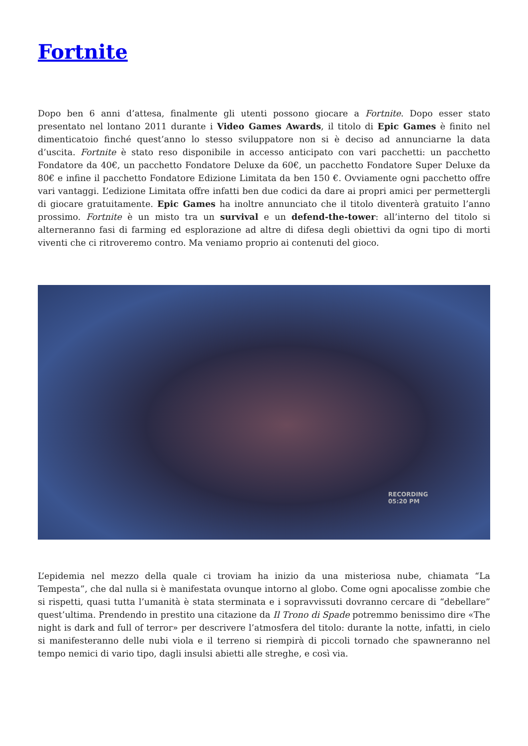Fortnite
Dopo ben 6 anni d’attesa, finalmente gli utenti possono giocare a Fortnite. Dopo esser stato presentato nel lontano 2011 durante i Video Games Awards, il titolo di Epic Games è finito nel dimenticatoio finché quest’anno lo stesso sviluppatore non si è deciso ad annunciarne la data d’uscita. Fortnite è stato reso disponibile in accesso anticipato con vari pacchetti: un pacchetto Fondatore da 40€, un pacchetto Fondatore Deluxe da 60€, un pacchetto Fondatore Super Deluxe da 80€ e infine il pacchetto Fondatore Edizione Limitata da ben 150 €. Ovviamente ogni pacchetto offre vari vantaggi. L’edizione Limitata offre infatti ben due codici da dare ai propri amici per permettergli di giocare gratuitamente. Epic Games ha inoltre annunciato che il titolo diventerà gratuito l’anno prossimo. Fortnite è un misto tra un survival e un defend-the-tower: all’interno del titolo si alterneranno fasi di farming ed esplorazione ad altre di difesa degli obiettivi da ogni tipo di morti viventi che ci ritroveremo contro. Ma veniamo proprio ai contenuti del gioco.
RECORDING
05:20 PM
L’epidemia nel mezzo della quale ci troviam ha inizio da una misteriosa nube, chiamata “La Tempesta”, che dal nulla si è manifestata ovunque intorno al globo. Come ogni apocalisse zombie che si rispetti, quasi tutta l’umanità è stata sterminata e i sopravvissuti dovranno cercare di “debellare” quest’ultima. Prendendo in prestito una citazione da Il Trono di Spade potremmo benissimo dire «The night is dark and full of terror» per descrivere l’atmosfera del titolo: durante la notte, infatti, in cielo si manifesteranno delle nubi viola e il terreno si riempirà di piccoli tornado che spawneranno nel tempo nemici di vario tipo, dagli insulsi abietti alle streghe, e così via.